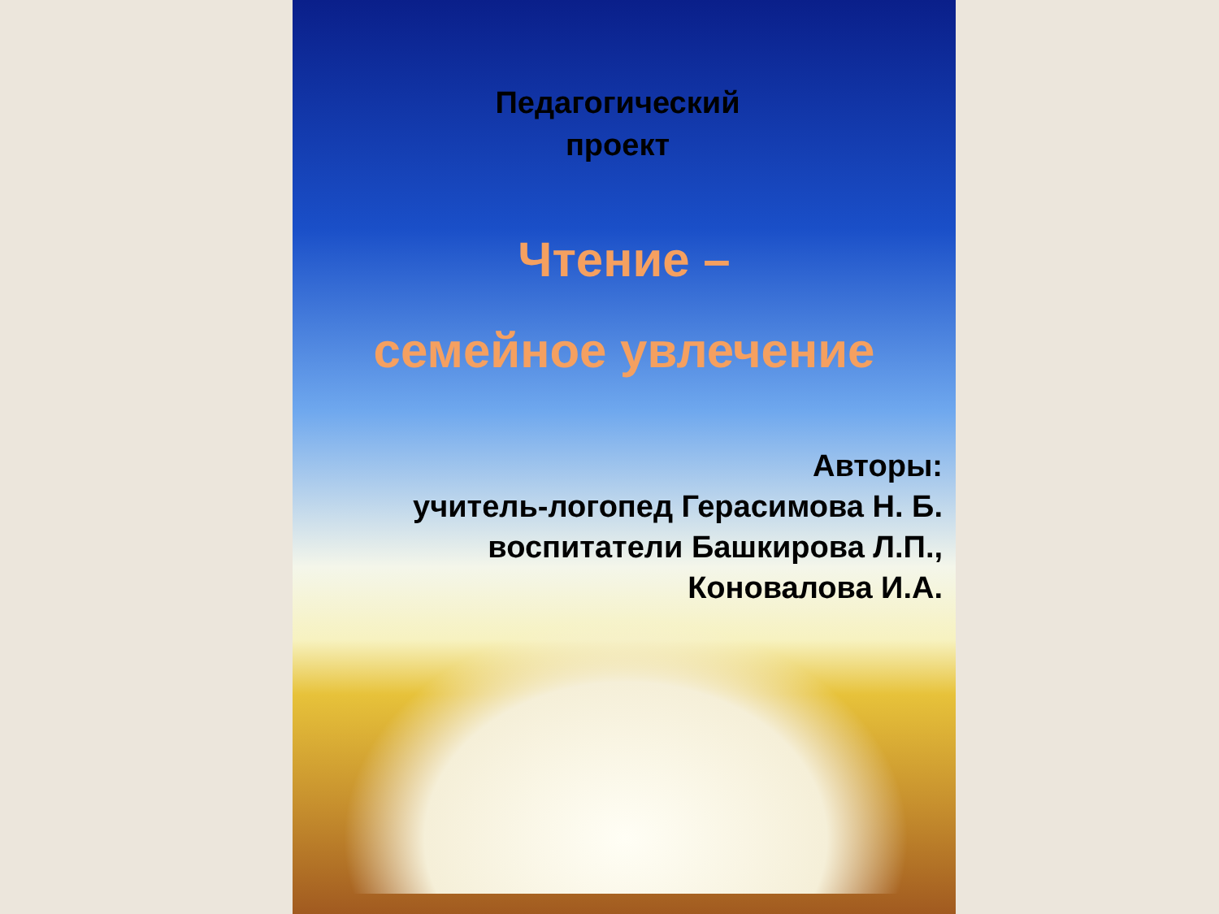Педагогический проект
Чтение –
семейное увлечение
Авторы:
учитель-логопед Герасимова Н. Б.
воспитатели Башкирова Л.П., Коновалова И.А.